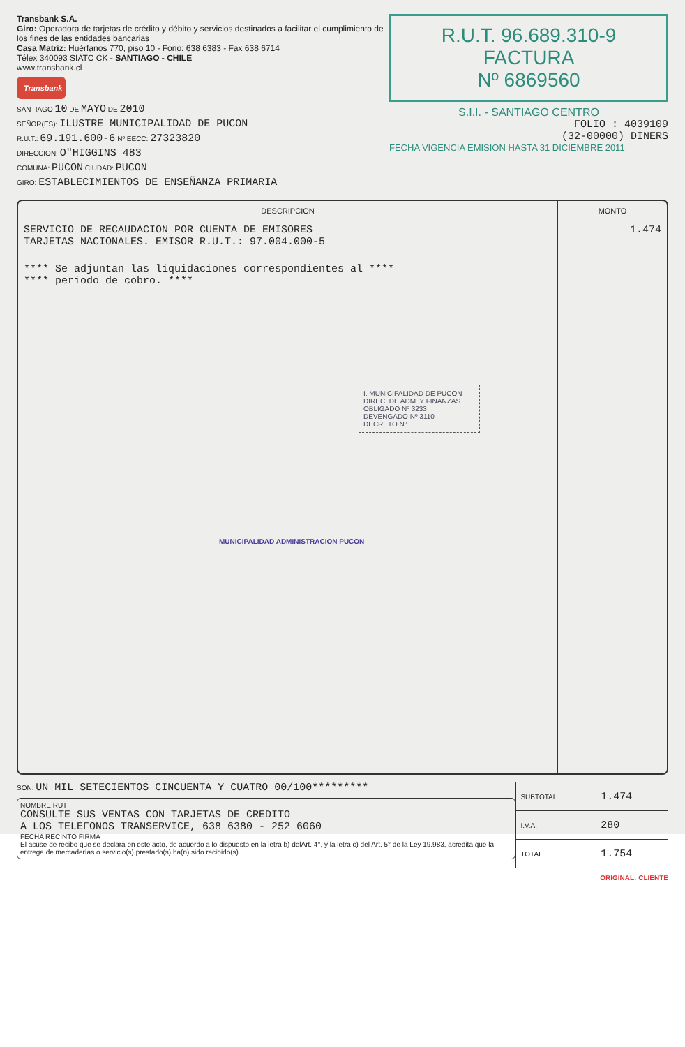Transbank S.A.
Giro: Operadora de tarjetas de crédito y débito y servicios destinados a facilitar el cumplimiento de los fines de las entidades bancarias
Casa Matriz: Huérfanos 770, piso 10 - Fono: 638 6383 - Fax 638 6714
Télex 340093 SIATC CK - SANTIAGO - CHILE
www.transbank.cl
Transbank
SANTIAGO 10 DE MAYO DE 2010
SEÑOR(ES): ILUSTRE MUNICIPALIDAD DE PUCON
R.U.T.: 69.191.600-6 Nº EECC: 27323820
DIRECCION: O"HIGGINS 483
COMUNA: PUCON CIUDAD: PUCON
GIRO: ESTABLECIMIENTOS DE ENSEÑANZA PRIMARIA
R.U.T. 96.689.310-9
FACTURA
Nº 6869560
S.I.I. - SANTIAGO CENTRO
FOLIO : 4039109
(32-00000) DINERS
FECHA VIGENCIA EMISION HASTA 31 DICIEMBRE 2011
DESCRIPCION
SERVICIO DE RECAUDACION POR CUENTA DE EMISORES
TARJETAS NACIONALES. EMISOR R.U.T.: 97.004.000-5
**** Se adjuntan las liquidaciones correspondientes al ****
**** periodo de cobro. ****
I. MUNICIPALIDAD DE PUCON
DIREC. DE ADM. Y FINANZAS
OBLIGADO Nº 3233
DEVENGADO Nº 3110
DECRETO Nº
MUNICIPALIDAD ADMINISTRACION PUCON
MONTO
1.474
SON: UN MIL SETECIENTOS CINCUENTA Y CUATRO 00/100*********
NOMBRE RUT
CONSULTE SUS VENTAS CON TARJETAS DE CREDITO
A LOS TELEFONOS TRANSERVICE, 638 6380 - 252 6060
FECHA RECINTO FIRMA
El acuse de recibo que se declara en este acto, de acuerdo a lo dispuesto en la letra b) delArt. 4°, y la letra c) del Art. 5° de la Ley 19.983, acredita que la entrega de mercaderías o servicio(s) prestado(s) ha(n) sido recibido(s).
| SUBTOTAL | 1.474 |
| I.V.A. | 280 |
| TOTAL | 1.754 |
ORIGINAL: CLIENTE